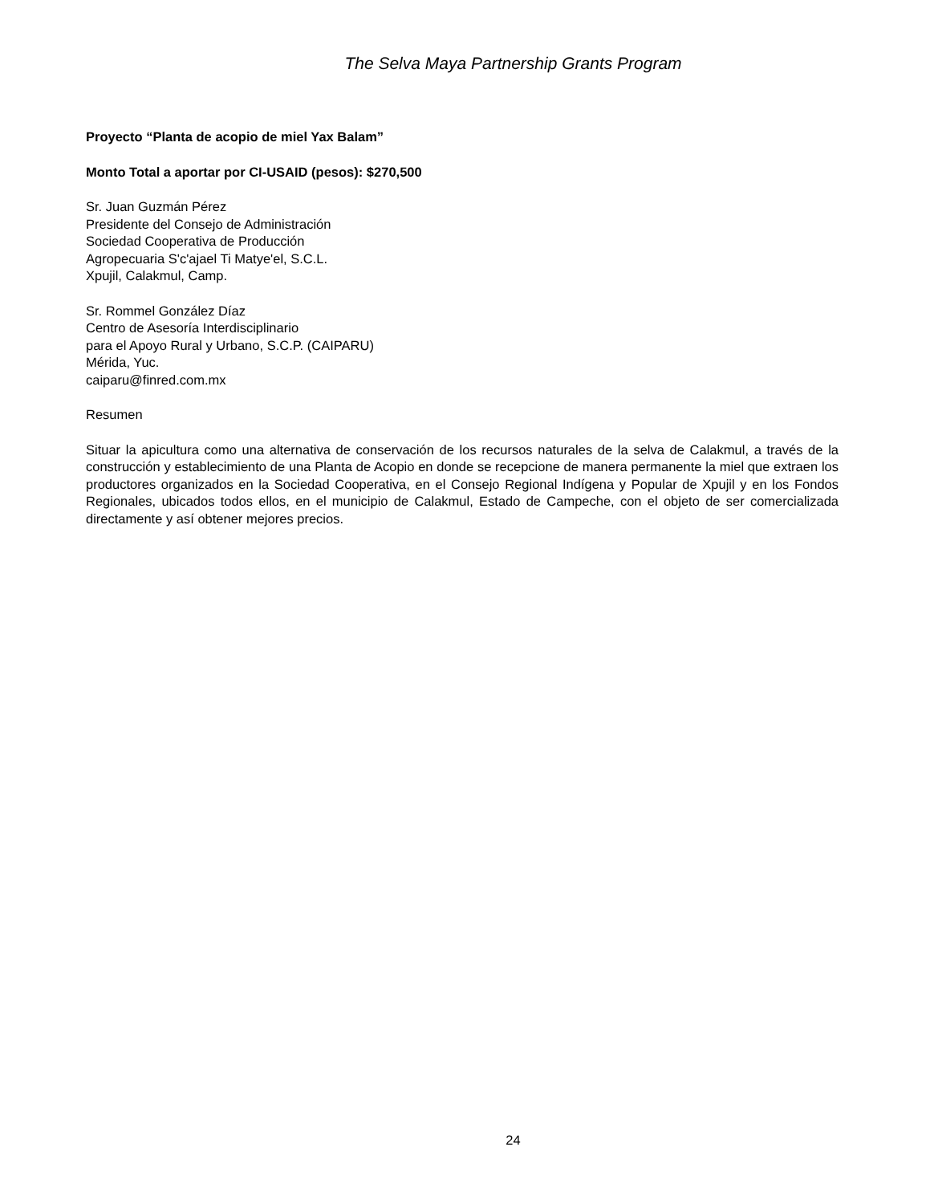The Selva Maya Partnership Grants Program
Proyecto “Planta de acopio de miel Yax Balam”
Monto Total a aportar por CI-USAID (pesos): $270,500
Sr. Juan Guzmán Pérez
Presidente del Consejo de Administración
Sociedad Cooperativa de Producción
Agropecuaria S'c'ajael Ti Matye'el, S.C.L.
Xpujil, Calakmul, Camp.
Sr. Rommel González Díaz
Centro de Asesoría Interdisciplinario
para el Apoyo Rural y Urbano, S.C.P. (CAIPARU)
Mérida, Yuc.
caiparu@finred.com.mx
Resumen
Situar la apicultura como una alternativa de conservación de los recursos naturales de la selva de Calakmul, a través de la construcción y establecimiento de una Planta de Acopio en donde se recepcione de manera permanente la miel que extraen los productores organizados en la Sociedad Cooperativa, en el Consejo Regional Indígena y Popular de Xpujil y en los Fondos Regionales, ubicados todos ellos, en el municipio de Calakmul, Estado de Campeche, con el objeto de ser comercializada directamente y así obtener mejores precios.
24